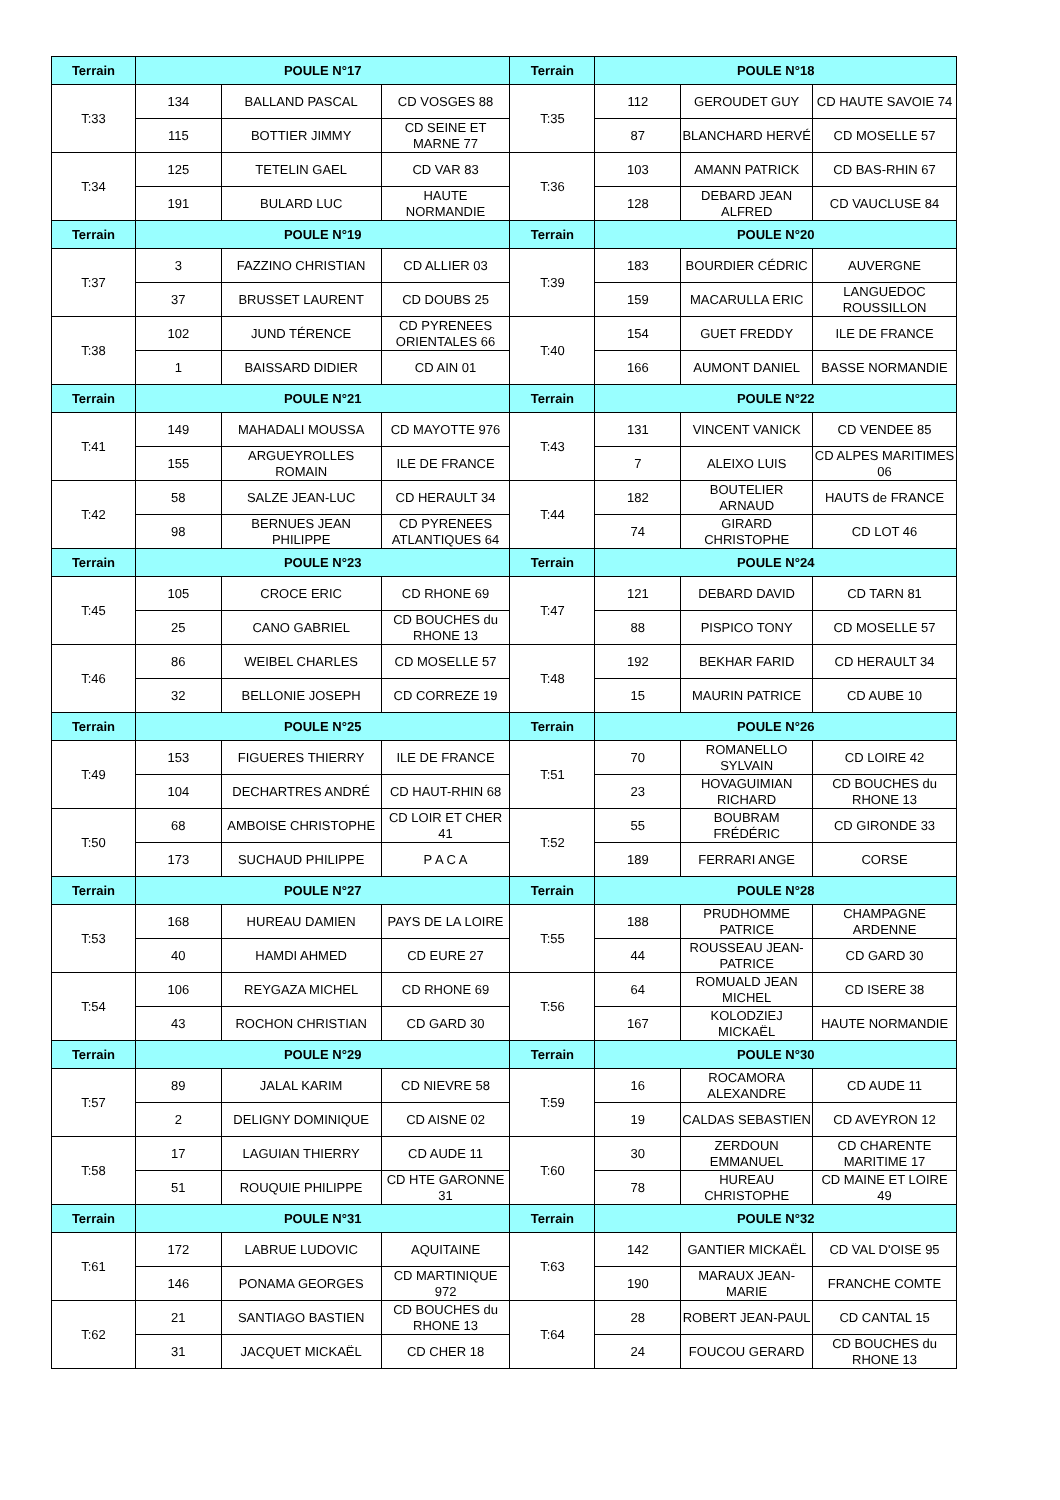| Terrain | POULE N°17 | | | Terrain | POULE N°18 | | |
| --- | --- | --- | --- | --- | --- | --- | --- |
| T:33 | 134 | BALLAND PASCAL | CD VOSGES 88 | T:35 | 112 | GEROUDET GUY | CD HAUTE SAVOIE 74 |
| | 115 | BOTTIER JIMMY | CD SEINE ET MARNE 77 | | 87 | BLANCHARD HERVÉ | CD MOSELLE 57 |
| T:34 | 125 | TETELIN GAEL | CD VAR 83 | T:36 | 103 | AMANN PATRICK | CD BAS-RHIN 67 |
| | 191 | BULARD LUC | HAUTE NORMANDIE | | 128 | DEBARD JEAN ALFRED | CD VAUCLUSE 84 |
| Terrain | POULE N°19 | | | Terrain | POULE N°20 | | |
| T:37 | 3 | FAZZINO CHRISTIAN | CD ALLIER 03 | T:39 | 183 | BOURDIER CÉDRIC | AUVERGNE |
| | 37 | BRUSSET LAURENT | CD DOUBS 25 | | 159 | MACARULLA ERIC | LANGUEDOC ROUSSILLON |
| T:38 | 102 | JUND TÉRENCE | CD PYRENEES ORIENTALES 66 | T:40 | 154 | GUET FREDDY | ILE DE FRANCE |
| | 1 | BAISSARD DIDIER | CD AIN 01 | | 166 | AUMONT DANIEL | BASSE NORMANDIE |
| Terrain | POULE N°21 | | | Terrain | POULE N°22 | | |
| T:41 | 149 | MAHADALI MOUSSA | CD MAYOTTE 976 | T:43 | 131 | VINCENT VANICK | CD VENDEE 85 |
| | 155 | ARGUEYROLLES ROMAIN | ILE DE FRANCE | | 7 | ALEIXO LUIS | CD ALPES MARITIMES 06 |
| T:42 | 58 | SALZE JEAN-LUC | CD HERAULT 34 | T:44 | 182 | BOUTELIER ARNAUD | HAUTS de FRANCE |
| | 98 | BERNUES JEAN PHILIPPE | CD PYRENEES ATLANTIQUES 64 | | 74 | GIRARD CHRISTOPHE | CD LOT 46 |
| Terrain | POULE N°23 | | | Terrain | POULE N°24 | | |
| T:45 | 105 | CROCE ERIC | CD RHONE 69 | T:47 | 121 | DEBARD DAVID | CD TARN 81 |
| | 25 | CANO GABRIEL | CD BOUCHES du RHONE 13 | | 88 | PISPICO TONY | CD MOSELLE 57 |
| T:46 | 86 | WEIBEL CHARLES | CD MOSELLE 57 | T:48 | 192 | BEKHAR FARID | CD HERAULT 34 |
| | 32 | BELLONIE JOSEPH | CD CORREZE 19 | | 15 | MAURIN PATRICE | CD AUBE 10 |
| Terrain | POULE N°25 | | | Terrain | POULE N°26 | | |
| T:49 | 153 | FIGUERES THIERRY | ILE DE FRANCE | T:51 | 70 | ROMANELLO SYLVAIN | CD LOIRE 42 |
| | 104 | DECHARTRES ANDRÉ | CD HAUT-RHIN 68 | | 23 | HOVAGUIMIAN RICHARD | CD BOUCHES du RHONE 13 |
| T:50 | 68 | AMBOISE CHRISTOPHE | CD LOIR ET CHER 41 | T:52 | 55 | BOUBRAM FRÉDÉRIC | CD GIRONDE 33 |
| | 173 | SUCHAUD PHILIPPE | P A C A | | 189 | FERRARI ANGE | CORSE |
| Terrain | POULE N°27 | | | Terrain | POULE N°28 | | |
| T:53 | 168 | HUREAU DAMIEN | PAYS DE LA LOIRE | T:55 | 188 | PRUDHOMME PATRICE | CHAMPAGNE ARDENNE |
| | 40 | HAMDI AHMED | CD EURE 27 | | 44 | ROUSSEAU JEAN-PATRICE | CD GARD 30 |
| T:54 | 106 | REYGAZA MICHEL | CD RHONE 69 | T:56 | 64 | ROMUALD JEAN MICHEL | CD ISERE 38 |
| | 43 | ROCHON CHRISTIAN | CD GARD 30 | | 167 | KOLODZIEJ MICKAËL | HAUTE NORMANDIE |
| Terrain | POULE N°29 | | | Terrain | POULE N°30 | | |
| T:57 | 89 | JALAL KARIM | CD NIEVRE 58 | T:59 | 16 | ROCAMORA ALEXANDRE | CD AUDE 11 |
| | 2 | DELIGNY DOMINIQUE | CD AISNE 02 | | 19 | CALDAS SEBASTIEN | CD AVEYRON 12 |
| T:58 | 17 | LAGUIAN THIERRY | CD AUDE 11 | T:60 | 30 | ZERDOUN EMMANUEL | CD CHARENTE MARITIME 17 |
| | 51 | ROUQUIE PHILIPPE | CD HTE GARONNE 31 | | 78 | HUREAU CHRISTOPHE | CD MAINE ET LOIRE 49 |
| Terrain | POULE N°31 | | | Terrain | POULE N°32 | | |
| T:61 | 172 | LABRUE LUDOVIC | AQUITAINE | T:63 | 142 | GANTIER MICKAËL | CD VAL D'OISE 95 |
| | 146 | PONAMA GEORGES | CD MARTINIQUE 972 | | 190 | MARAUX JEAN-MARIE | FRANCHE COMTE |
| T:62 | 21 | SANTIAGO BASTIEN | CD BOUCHES du RHONE 13 | T:64 | 28 | ROBERT JEAN-PAUL | CD CANTAL 15 |
| | 31 | JACQUET MICKAËL | CD CHER 18 | | 24 | FOUCOU GERARD | CD BOUCHES du RHONE 13 |